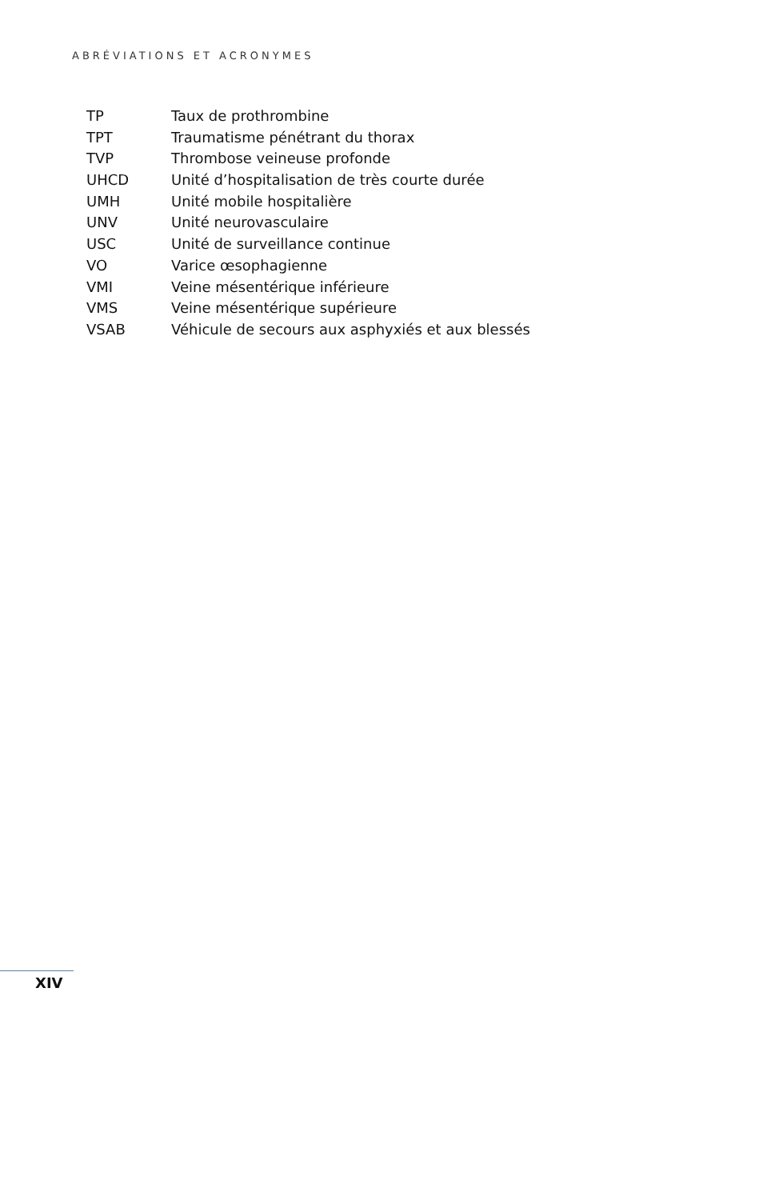ABRÉVIATIONS ET ACRONYMES
| TP | Taux de prothrombine |
| TPT | Traumatisme pénétrant du thorax |
| TVP | Thrombose veineuse profonde |
| UHCD | Unité d’hospitalisation de très courte durée |
| UMH | Unité mobile hospitalière |
| UNV | Unité neurovasculaire |
| USC | Unité de surveillance continue |
| VO | Varice œsophagienne |
| VMI | Veine mésentérique inférieure |
| VMS | Veine mésentérique supérieure |
| VSAB | Véhicule de secours aux asphyxiés et aux blessés |
XIV